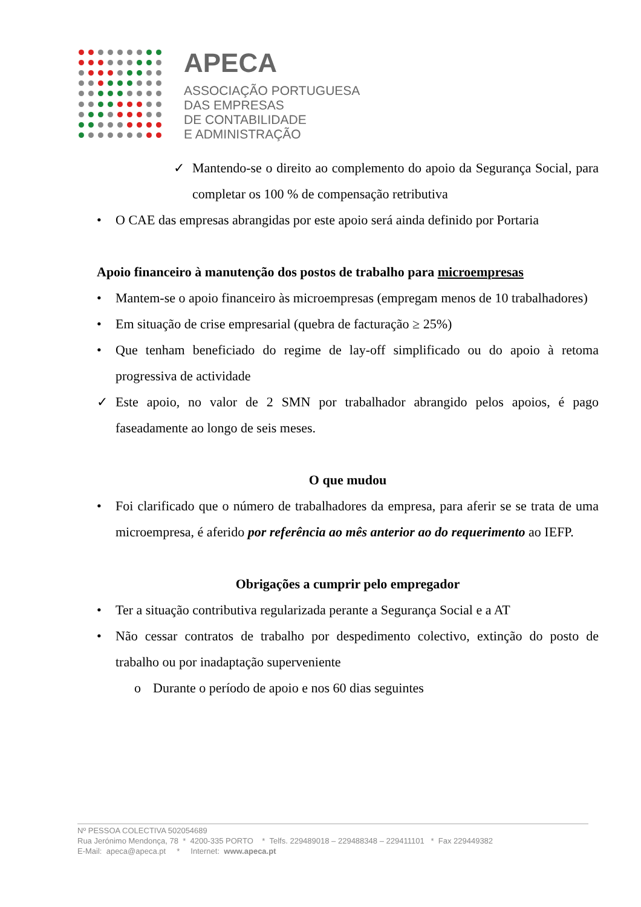APECA
ASSOCIAÇÃO PORTUGUESA
DAS EMPRESAS
DE CONTABILIDADE
E ADMINISTRAÇÃO
✓ Mantendo-se o direito ao complemento do apoio da Segurança Social, para completar os 100 % de compensação retributiva
• O CAE das empresas abrangidas por este apoio será ainda definido por Portaria
Apoio financeiro à manutenção dos postos de trabalho para microempresas
• Mantem-se o apoio financeiro às microempresas (empregam menos de 10 trabalhadores)
• Em situação de crise empresarial (quebra de facturação ≥ 25%)
• Que tenham beneficiado do regime de lay-off simplificado ou do apoio à retoma progressiva de actividade
✓ Este apoio, no valor de 2 SMN por trabalhador abrangido pelos apoios, é pago faseadamente ao longo de seis meses.
O que mudou
• Foi clarificado que o número de trabalhadores da empresa, para aferir se se trata de uma microempresa, é aferido por referência ao mês anterior ao do requerimento ao IEFP.
Obrigações a cumprir pelo empregador
• Ter a situação contributiva regularizada perante a Segurança Social e a AT
• Não cessar contratos de trabalho por despedimento colectivo, extinção do posto de trabalho ou por inadaptação superveniente
o Durante o período de apoio e nos 60 dias seguintes
Nº PESSOA COLECTIVA 502054689
Rua Jerónimo Mendonça, 78 * 4200-335 PORTO * Telfs. 229489018 – 229488348 – 229411101 * Fax 229449382
E-Mail: apeca@apeca.pt * Internet: www.apeca.pt